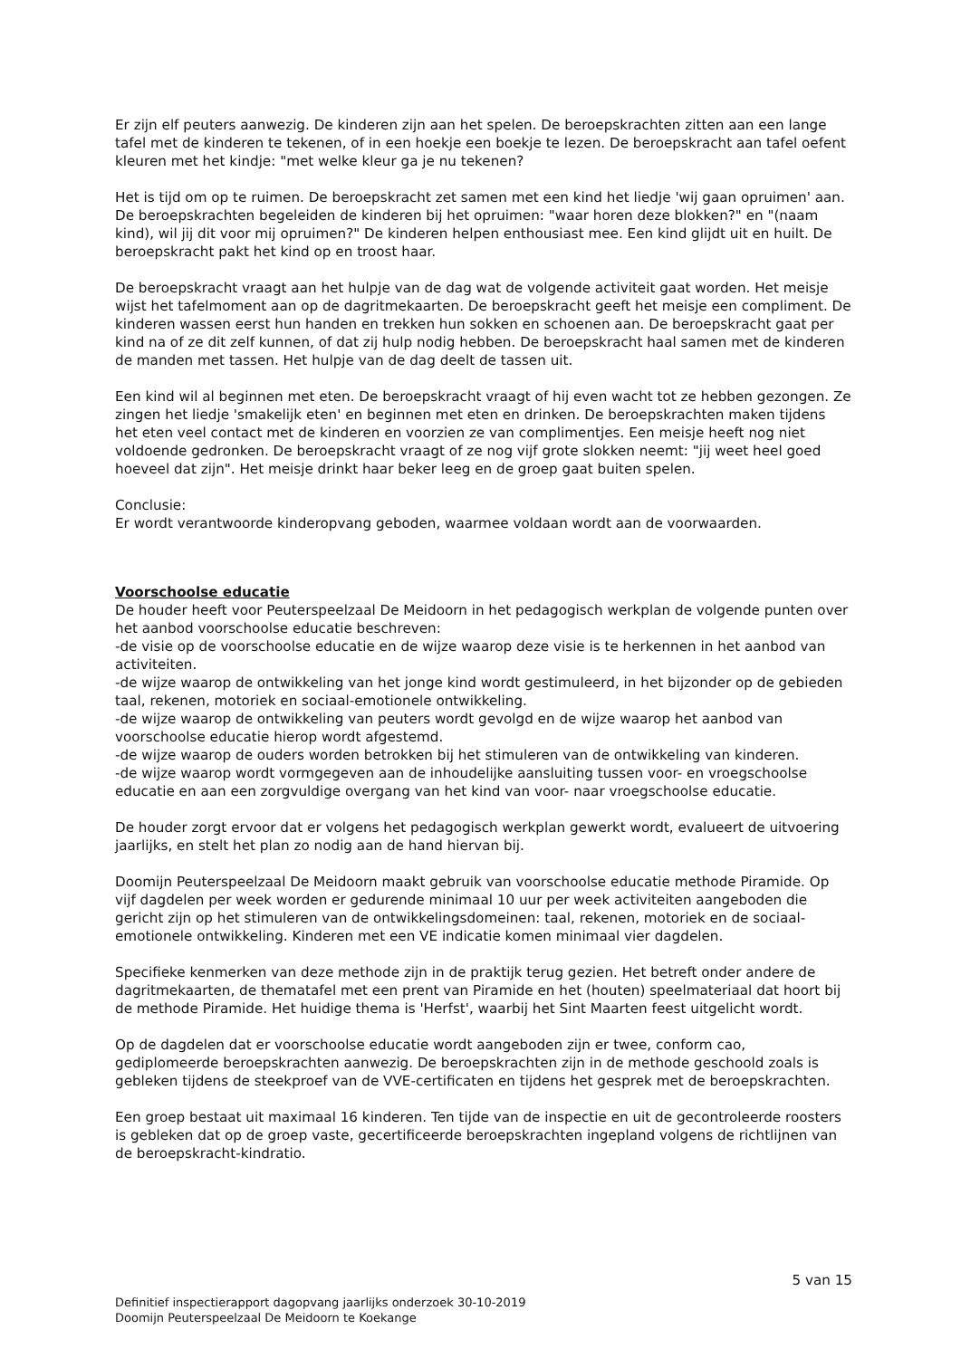Er zijn elf peuters aanwezig. De kinderen zijn aan het spelen. De beroepskrachten zitten aan een lange tafel met de kinderen te tekenen, of in een hoekje een boekje te lezen. De beroepskracht aan tafel oefent kleuren met het kindje: "met welke kleur ga je nu tekenen?
Het is tijd om op te ruimen. De beroepskracht zet samen met een kind het liedje 'wij gaan opruimen' aan. De beroepskrachten begeleiden de kinderen bij het opruimen: "waar horen deze blokken?" en "(naam kind), wil jij dit voor mij opruimen?" De kinderen helpen enthousiast mee. Een kind glijdt uit en huilt. De beroepskracht pakt het kind op en troost haar.
De beroepskracht vraagt aan het hulpje van de dag wat de volgende activiteit gaat worden. Het meisje wijst het tafelmoment aan op de dagritmekaarten. De beroepskracht geeft het meisje een compliment. De kinderen wassen eerst hun handen en trekken hun sokken en schoenen aan. De beroepskracht gaat per kind na of ze dit zelf kunnen, of dat zij hulp nodig hebben. De beroepskracht haal samen met de kinderen de manden met tassen. Het hulpje van de dag deelt de tassen uit.
Een kind wil al beginnen met eten. De beroepskracht vraagt of hij even wacht tot ze hebben gezongen. Ze zingen het liedje 'smakelijk eten' en beginnen met eten en drinken. De beroepskrachten maken tijdens het eten veel contact met de kinderen en voorzien ze van complimentjes. Een meisje heeft nog niet voldoende gedronken. De beroepskracht vraagt of ze nog vijf grote slokken neemt: "jij weet heel goed hoeveel dat zijn". Het meisje drinkt haar beker leeg en de groep gaat buiten spelen.
Conclusie:
Er wordt verantwoorde kinderopvang geboden, waarmee voldaan wordt aan de voorwaarden.
Voorschoolse educatie
De houder heeft voor Peuterspeelzaal De Meidoorn in het pedagogisch werkplan de volgende punten over het aanbod voorschoolse educatie beschreven:
-de visie op de voorschoolse educatie en de wijze waarop deze visie is te herkennen in het aanbod van activiteiten.
-de wijze waarop de ontwikkeling van het jonge kind wordt gestimuleerd, in het bijzonder op de gebieden taal, rekenen, motoriek en sociaal-emotionele ontwikkeling.
-de wijze waarop de ontwikkeling van peuters wordt gevolgd en de wijze waarop het aanbod van voorschoolse educatie hierop wordt afgestemd.
-de wijze waarop de ouders worden betrokken bij het stimuleren van de ontwikkeling van kinderen.
-de wijze waarop wordt vormgegeven aan de inhoudelijke aansluiting tussen voor- en vroegschoolse educatie en aan een zorgvuldige overgang van het kind van voor- naar vroegschoolse educatie.
De houder zorgt ervoor dat er volgens het pedagogisch werkplan gewerkt wordt, evalueert de uitvoering jaarlijks, en stelt het plan zo nodig aan de hand hiervan bij.
Doomijn Peuterspeelzaal De Meidoorn maakt gebruik van voorschoolse educatie methode Piramide. Op vijf dagdelen per week worden er gedurende minimaal 10 uur per week activiteiten aangeboden die gericht zijn op het stimuleren van de ontwikkelingsdomeinen: taal, rekenen, motoriek en de sociaal-emotionele ontwikkeling. Kinderen met een VE indicatie komen minimaal vier dagdelen.
Specifieke kenmerken van deze methode zijn in de praktijk terug gezien. Het betreft onder andere de dagritmekaarten, de thematafel met een prent van Piramide en het (houten) speelmateriaal dat hoort bij de methode Piramide. Het huidige thema is 'Herfst', waarbij het Sint Maarten feest uitgelicht wordt.
Op de dagdelen dat er voorschoolse educatie wordt aangeboden zijn er twee, conform cao, gediplomeerde beroepskrachten aanwezig. De beroepskrachten zijn in de methode geschoold zoals is gebleken tijdens de steekproef van de VVE-certificaten en tijdens het gesprek met de beroepskrachten.
Een groep bestaat uit maximaal 16 kinderen. Ten tijde van de inspectie en uit de gecontroleerde roosters is gebleken dat op de groep vaste, gecertificeerde beroepskrachten ingepland volgens de richtlijnen van de beroepskracht-kindratio.
5 van 15
Definitief inspectierapport dagopvang jaarlijks onderzoek 30-10-2019
Doomijn Peuterspeelzaal De Meidoorn te Koekange